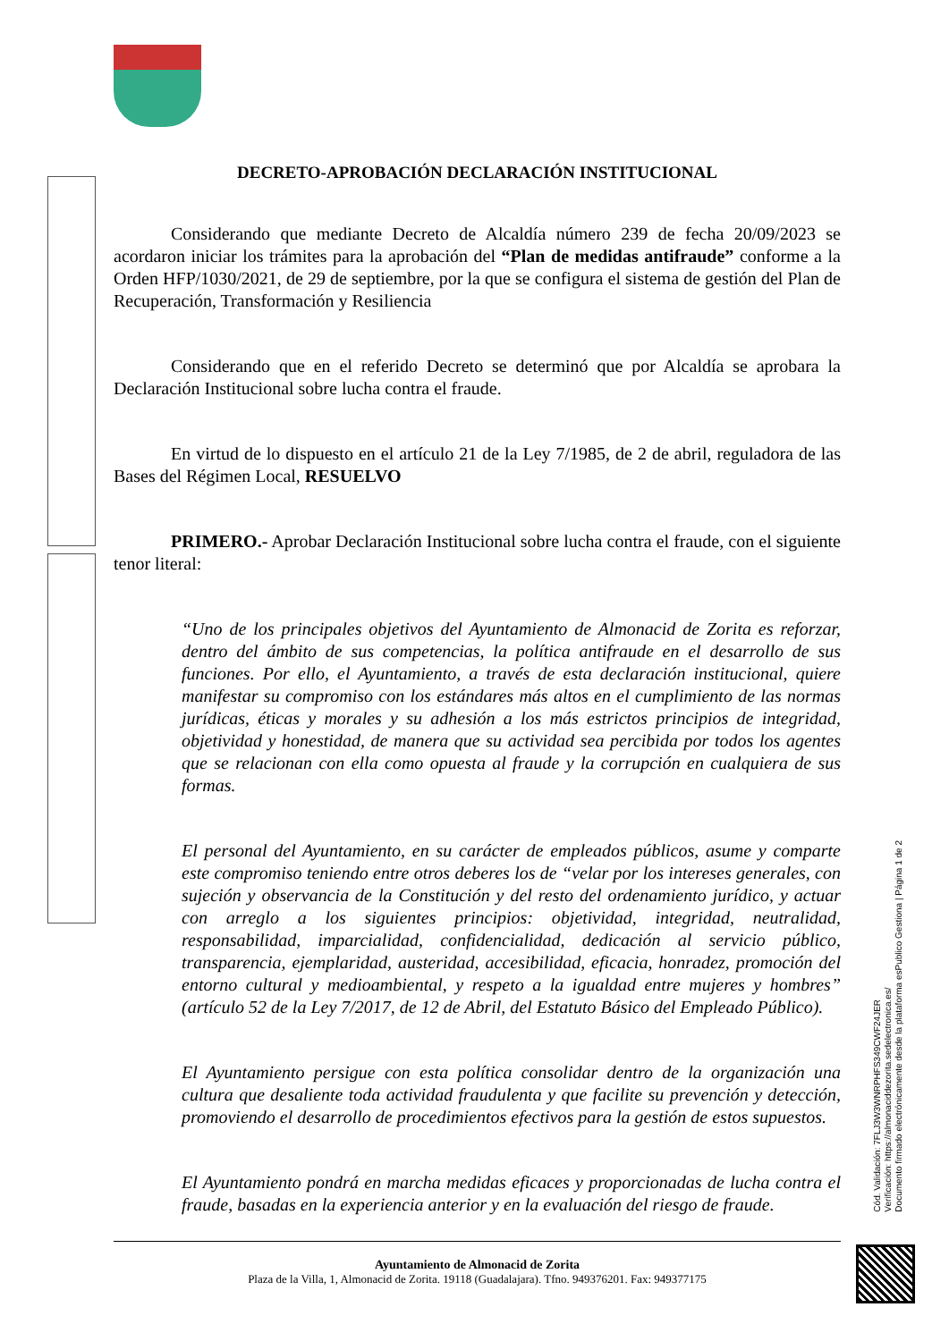DECRETO-APROBACIÓN DECLARACIÓN INSTITUCIONAL
Considerando que mediante Decreto de Alcaldía número 239 de fecha 20/09/2023 se acordaron iniciar los trámites para la aprobación del “Plan de medidas antifraude” conforme a la Orden HFP/1030/2021, de 29 de septiembre, por la que se configura el sistema de gestión del Plan de Recuperación, Transformación y Resiliencia
Considerando que en el referido Decreto se determinó que por Alcaldía se aprobara la Declaración Institucional sobre lucha contra el fraude.
En virtud de lo dispuesto en el artículo 21 de la Ley 7/1985, de 2 de abril, reguladora de las Bases del Régimen Local, RESUELVO
PRIMERO.- Aprobar Declaración Institucional sobre lucha contra el fraude, con el siguiente tenor literal:
“Uno de los principales objetivos del Ayuntamiento de Almonacid de Zorita es reforzar, dentro del ámbito de sus competencias, la política antifraude en el desarrollo de sus funciones. Por ello, el Ayuntamiento, a través de esta declaración institucional, quiere manifestar su compromiso con los estándares más altos en el cumplimiento de las normas jurídicas, éticas y morales y su adhesión a los más estrictos principios de integridad, objetividad y honestidad, de manera que su actividad sea percibida por todos los agentes que se relacionan con ella como opuesta al fraude y la corrupción en cualquiera de sus formas.
El personal del Ayuntamiento, en su carácter de empleados públicos, asume y comparte este compromiso teniendo entre otros deberes los de “velar por los intereses generales, con sujeción y observancia de la Constitución y del resto del ordenamiento jurídico, y actuar con arreglo a los siguientes principios: objetividad, integridad, neutralidad, responsabilidad, imparcialidad, confidencialidad, dedicación al servicio público, transparencia, ejemplaridad, austeridad, accesibilidad, eficacia, honradez, promoción del entorno cultural y medioambiental, y respeto a la igualdad entre mujeres y hombres” (artículo 52 de la Ley 7/2017, de 12 de Abril, del Estatuto Básico del Empleado Público).
El Ayuntamiento persigue con esta política consolidar dentro de la organización una cultura que desaliente toda actividad fraudulenta y que facilite su prevención y detección, promoviendo el desarrollo de procedimientos efectivos para la gestión de estos supuestos.
El Ayuntamiento pondrá en marcha medidas eficaces y proporcionadas de lucha contra el fraude, basadas en la experiencia anterior y en la evaluación del riesgo de fraude.
Cód. Validación: 7FLJ3W3WNRPHFS349CWF24JER
Verificación: https://almonaciddezorita.sedelectronica.es/
Documento firmado electrónicamente desde la plataforma esPublico Gestiona | Página 1 de 2
Ayuntamiento de Almonacid de Zorita
Plaza de la Villa, 1, Almonacid de Zorita. 19118 (Guadalajara). Tfno. 949376201. Fax: 949377175